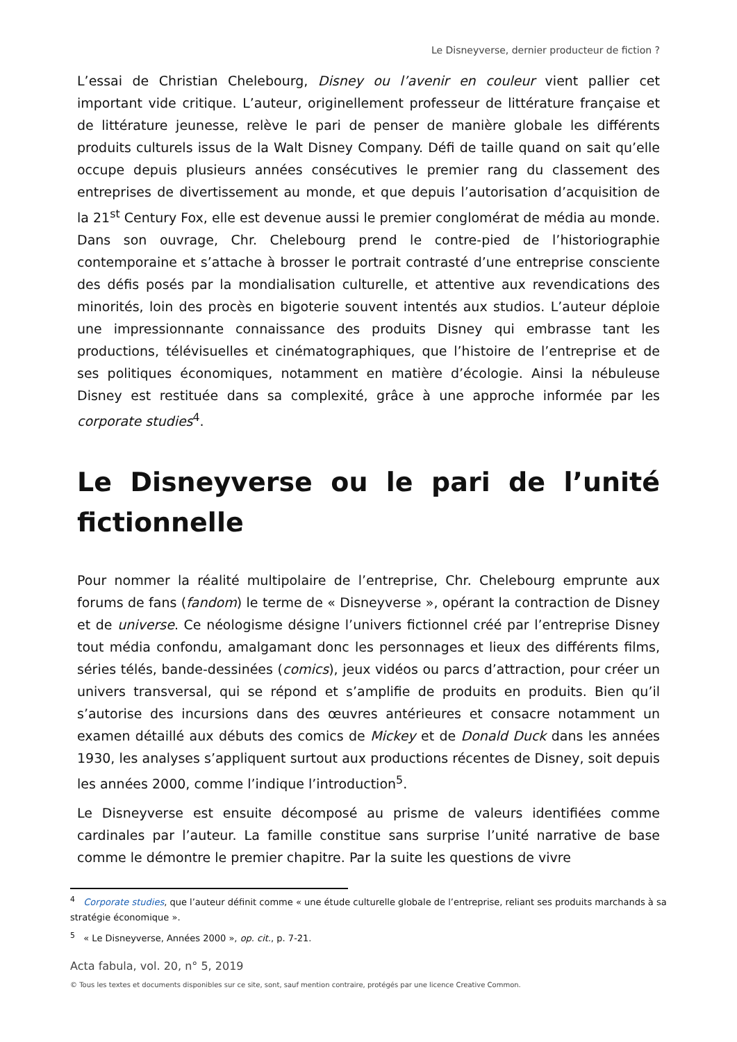Le Disneyverse, dernier producteur de fiction ?
L’essai de Christian Chelebourg, Disney ou l’avenir en couleur vient pallier cet important vide critique. L’auteur, originellement professeur de littérature française et de littérature jeunesse, relève le pari de penser de manière globale les différents produits culturels issus de la Walt Disney Company. Défi de taille quand on sait qu’elle occupe depuis plusieurs années consécutives le premier rang du classement des entreprises de divertissement au monde, et que depuis l’autorisation d’acquisition de la 21<sup>st</sup> Century Fox, elle est devenue aussi le premier conglomérat de média au monde. Dans son ouvrage, Chr. Chelebourg prend le contre-pied de l’historiographie contemporaine et s’attache à brosser le portrait contrasté d’une entreprise consciente des défis posés par la mondialisation culturelle, et attentive aux revendications des minorités, loin des procès en bigoterie souvent intentés aux studios. L’auteur déploie une impressionnante connaissance des produits Disney qui embrasse tant les productions, télévisuelles et cinématographiques, que l’histoire de l’entreprise et de ses politiques économiques, notamment en matière d’écologie. Ainsi la nébuleuse Disney est restituée dans sa complexité, grâce à une approche informée par les corporate studies<sup>4</sup>.
Le Disneyverse ou le pari de l’unité fictionnelle
Pour nommer la réalité multipolaire de l’entreprise, Chr. Chelebourg emprunte aux forums de fans (fandom) le terme de « Disneyverse », opérant la contraction de Disney et de universe. Ce néologisme désigne l’univers fictionnel créé par l’entreprise Disney tout média confondu, amalgamant donc les personnages et lieux des différents films, séries télés, bande-dessinées (comics), jeux vidéos ou parcs d’attraction, pour créer un univers transversal, qui se répond et s’amplifie de produits en produits. Bien qu’il s’autorise des incursions dans des œuvres antérieures et consacre notamment un examen détaillé aux débuts des comics de Mickey et de Donald Duck dans les années 1930, les analyses s’appliquent surtout aux productions récentes de Disney, soit depuis les années 2000, comme l’indique l’introduction<sup>5</sup>.
Le Disneyverse est ensuite décomposé au prisme de valeurs identifiées comme cardinales par l’auteur. La famille constitue sans surprise l’unité narrative de base comme le démontre le premier chapitre. Par la suite les questions de vivre
<sup>4</sup> Corporate studies, que l’auteur définit comme « une étude culturelle globale de l’entreprise, reliant ses produits marchands à sa stratégie économique ».
<sup>5</sup> « Le Disneyverse, Années 2000 », op. cit., p. 7-21.
Acta fabula, vol. 20, n° 5, 2019
© Tous les textes et documents disponibles sur ce site, sont, sauf mention contraire, protégés par une licence Creative Common.